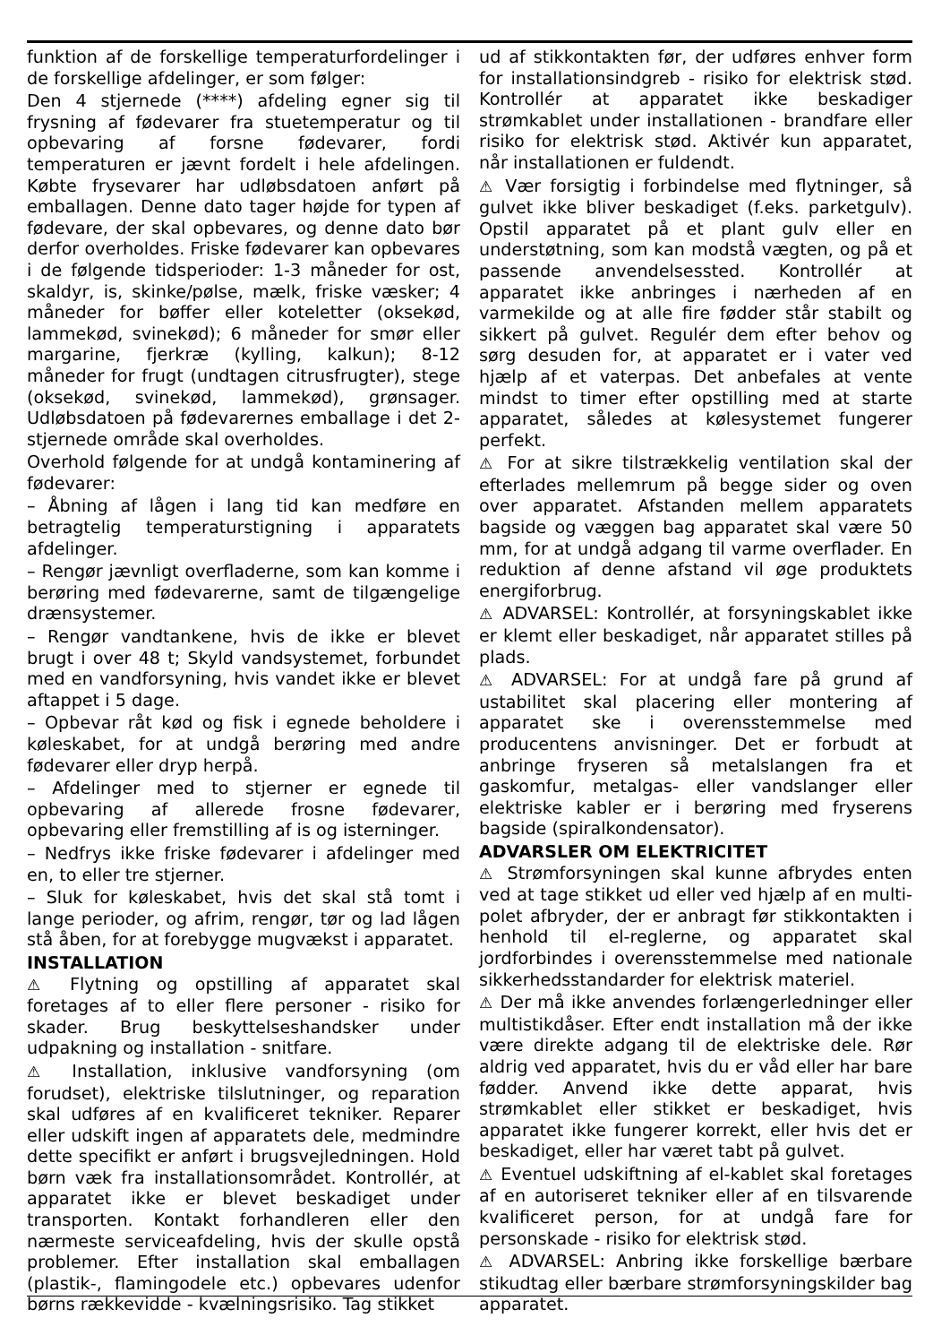funktion af de forskellige temperaturfordelinger i de forskellige afdelinger, er som følger:
Den 4 stjernede (****) afdeling egner sig til frysning af fødevarer fra stuetemperatur og til opbevaring af forsne fødevarer, fordi temperaturen er jævnt fordelt i hele afdelingen. Købte frysevarer har udløbsdatoen anført på emballagen. Denne dato tager højde for typen af fødevare, der skal opbevares, og denne dato bør derfor overholdes. Friske fødevarer kan opbevares i de følgende tidsperioder: 1-3 måneder for ost, skaldyr, is, skinke/pølse, mælk, friske væsker; 4 måneder for bøffer eller koteletter (oksekød, lammekød, svinekød); 6 måneder for smør eller margarine, fjerkræ (kylling, kalkun); 8-12 måneder for frugt (undtagen citrusfrugter), stege (oksekød, svinekød, lammekød), grønsager. Udløbsdatoen på fødevarernes emballage i det 2-stjernede område skal overholdes.
Overhold følgende for at undgå kontaminering af fødevarer:
– Åbning af lågen i lang tid kan medføre en betragtelig temperaturstigning i apparatets afdelinger.
– Rengør jævnligt overfladerne, som kan komme i berøring med fødevarerne, samt de tilgængelige drænsystemer.
– Rengør vandtankene, hvis de ikke er blevet brugt i over 48 t; Skyld vandsystemet, forbundet med en vandforsyning, hvis vandet ikke er blevet aftappet i 5 dage.
– Opbevar råt kød og fisk i egnede beholdere i køleskabet, for at undgå berøring med andre fødevarer eller dryp herpå.
– Afdelinger med to stjerner er egnede til opbevaring af allerede frosne fødevarer, opbevaring eller fremstilling af is og isterninger.
– Nedfrys ikke friske fødevarer i afdelinger med en, to eller tre stjerner.
– Sluk for køleskabet, hvis det skal stå tomt i lange perioder, og afrim, rengør, tør og lad lågen stå åben, for at forebygge mugvækst i apparatet.
INSTALLATION
⚠ Flytning og opstilling af apparatet skal foretages af to eller flere personer - risiko for skader. Brug beskyttelseshandsker under udpakning og installation - snitfare.
⚠ Installation, inklusive vandforsyning (om forudset), elektriske tilslutninger, og reparation skal udføres af en kvalificeret tekniker. Reparer eller udskift ingen af apparatets dele, medmindre dette specifikt er anført i brugsvejledningen. Hold børn væk fra installationsområdet. Kontrollér, at apparatet ikke er blevet beskadiget under transporten. Kontakt forhandleren eller den nærmeste serviceafdeling, hvis der skulle opstå problemer. Efter installation skal emballagen (plastik-, flamingodele etc.) opbevares udenfor børns rækkevidde - kvælningsrisiko. Tag stikket
ud af stikkontakten før, der udføres enhver form for installationsindgreb - risiko for elektrisk stød. Kontrollér at apparatet ikke beskadiger strømkablet under installationen - brandfare eller risiko for elektrisk stød. Aktivér kun apparatet, når installationen er fuldendt.
⚠ Vær forsigtig i forbindelse med flytninger, så gulvet ikke bliver beskadiget (f.eks. parketgulv). Opstil apparatet på et plant gulv eller en understøtning, som kan modstå vægten, og på et passende anvendelsessted. Kontrollér at apparatet ikke anbringes i nærheden af en varmekilde og at alle fire fødder står stabilt og sikkert på gulvet. Regulér dem efter behov og sørg desuden for, at apparatet er i vater ved hjælp af et vaterpas. Det anbefales at vente mindst to timer efter opstilling med at starte apparatet, således at kølesystemet fungerer perfekt.
⚠ For at sikre tilstrækkelig ventilation skal der efterlades mellemrum på begge sider og oven over apparatet. Afstanden mellem apparatets bagside og væggen bag apparatet skal være 50 mm, for at undgå adgang til varme overflader. En reduktion af denne afstand vil øge produktets energiforbrug.
⚠ ADVARSEL: Kontrollér, at forsyningskablet ikke er klemt eller beskadiget, når apparatet stilles på plads.
⚠ ADVARSEL: For at undgå fare på grund af ustabilitet skal placering eller montering af apparatet ske i overensstemmelse med producentens anvisninger. Det er forbudt at anbringe fryseren så metalslangen fra et gaskomfur, metalgas- eller vandslanger eller elektriske kabler er i berøring med fryserens bagside (spiralkondensator).
ADVARSLER OM ELEKTRICITET
⚠ Strømforsyningen skal kunne afbrydes enten ved at tage stikket ud eller ved hjælp af en multi-polet afbryder, der er anbragt før stikkontakten i henhold til el-reglerne, og apparatet skal jordforbindes i overensstemmelse med nationale sikkerhedsstandarder for elektrisk materiel.
⚠ Der må ikke anvendes forlængerledninger eller multistikdåser. Efter endt installation må der ikke være direkte adgang til de elektriske dele. Rør aldrig ved apparatet, hvis du er våd eller har bare fødder. Anvend ikke dette apparat, hvis strømkablet eller stikket er beskadiget, hvis apparatet ikke fungerer korrekt, eller hvis det er beskadiget, eller har været tabt på gulvet.
⚠ Eventuel udskiftning af el-kablet skal foretages af en autoriseret tekniker eller af en tilsvarende kvalificeret person, for at undgå fare for personskade - risiko for elektrisk stød.
⚠ ADVARSEL: Anbring ikke forskellige bærbare stikudtag eller bærbare strømforsyningskilder bag apparatet.